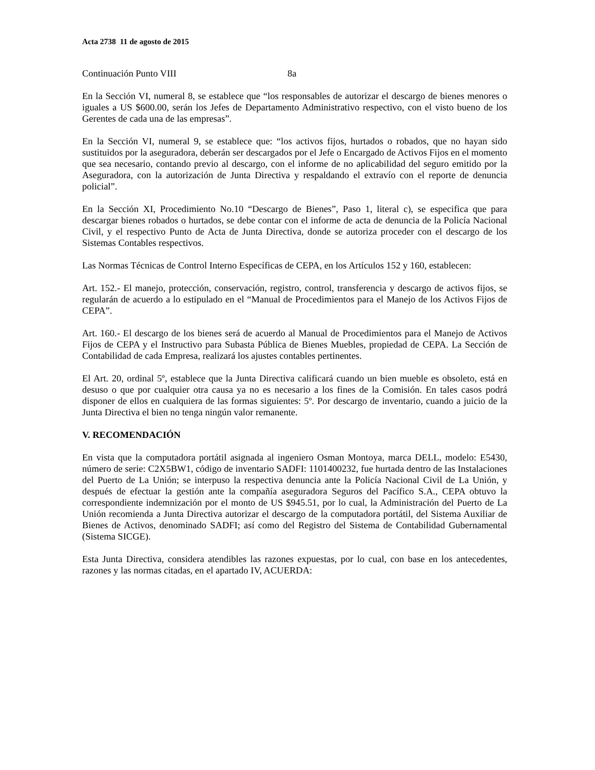Acta 2738 11 de agosto de 2015
Continuación Punto VIII 8a
En la Sección VI, numeral 8, se establece que “los responsables de autorizar el descargo de bienes menores o iguales a US $600.00, serán los Jefes de Departamento Administrativo respectivo, con el visto bueno de los Gerentes de cada una de las empresas”.
En la Sección VI, numeral 9, se establece que: “los activos fijos, hurtados o robados, que no hayan sido sustituidos por la aseguradora, deberán ser descargados por el Jefe o Encargado de Activos Fijos en el momento que sea necesario, contando previo al descargo, con el informe de no aplicabilidad del seguro emitido por la Aseguradora, con la autorización de Junta Directiva y respaldando el extravío con el reporte de denuncia policial”.
En la Sección XI, Procedimiento No.10 “Descargo de Bienes”, Paso 1, literal c), se especifica que para descargar bienes robados o hurtados, se debe contar con el informe de acta de denuncia de la Policía Nacional Civil, y el respectivo Punto de Acta de Junta Directiva, donde se autoriza proceder con el descargo de los Sistemas Contables respectivos.
Las Normas Técnicas de Control Interno Específicas de CEPA, en los Artículos 152 y 160, establecen:
Art. 152.- El manejo, protección, conservación, registro, control, transferencia y descargo de activos fijos, se regularán de acuerdo a lo estipulado en el “Manual de Procedimientos para el Manejo de los Activos Fijos de CEPA”.
Art. 160.- El descargo de los bienes será de acuerdo al Manual de Procedimientos para el Manejo de Activos Fijos de CEPA y el Instructivo para Subasta Pública de Bienes Muebles, propiedad de CEPA. La Sección de Contabilidad de cada Empresa, realizará los ajustes contables pertinentes.
El Art. 20, ordinal 5º, establece que la Junta Directiva calificará cuando un bien mueble es obsoleto, está en desuso o que por cualquier otra causa ya no es necesario a los fines de la Comisión. En tales casos podrá disponer de ellos en cualquiera de las formas siguientes: 5º. Por descargo de inventario, cuando a juicio de la Junta Directiva el bien no tenga ningún valor remanente.
V. RECOMENDACIÓN
En vista que la computadora portátil asignada al ingeniero Osman Montoya, marca DELL, modelo: E5430, número de serie: C2X5BW1, código de inventario SADFI: 1101400232, fue hurtada dentro de las Instalaciones del Puerto de La Unión; se interpuso la respectiva denuncia ante la Policía Nacional Civil de La Unión, y después de efectuar la gestión ante la compañía aseguradora Seguros del Pacífico S.A., CEPA obtuvo la correspondiente indemnización por el monto de US $945.51, por lo cual, la Administración del Puerto de La Unión recomienda a Junta Directiva autorizar el descargo de la computadora portátil, del Sistema Auxiliar de Bienes de Activos, denominado SADFI; así como del Registro del Sistema de Contabilidad Gubernamental (Sistema SICGE).
Esta Junta Directiva, considera atendibles las razones expuestas, por lo cual, con base en los antecedentes, razones y las normas citadas, en el apartado IV, ACUERDA: